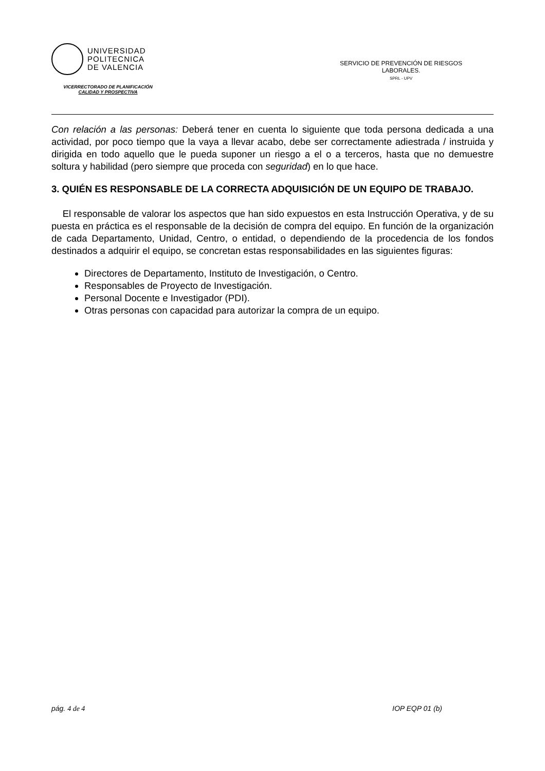UNIVERSIDAD
POLITECNICA
DE VALENCIA
VICERRECTORADO DE PLANIFICACIÓN
CALIDAD Y PROSPECTIVA
SERVICIO DE PREVENCIÓN DE RIESGOS LABORALES.
SPRL - UPV
Con relación a las personas: Deberá tener en cuenta lo siguiente que toda persona dedicada a una actividad, por poco tiempo que la vaya a llevar acabo, debe ser correctamente adiestrada / instruida y dirigida en todo aquello que le pueda suponer un riesgo a el o a terceros, hasta que no demuestre soltura y habilidad (pero siempre que proceda con seguridad) en lo que hace.
3. QUIÉN ES RESPONSABLE DE LA CORRECTA ADQUISICIÓN DE UN EQUIPO DE TRABAJO.
El responsable de valorar los aspectos que han sido expuestos en esta Instrucción Operativa, y de su puesta en práctica es el responsable de la decisión de compra del equipo. En función de la organización de cada Departamento, Unidad, Centro, o entidad, o dependiendo de la procedencia de los fondos destinados a adquirir el equipo, se concretan estas responsabilidades en las siguientes figuras:
Directores de Departamento, Instituto de Investigación, o Centro.
Responsables de Proyecto de Investigación.
Personal Docente e Investigador (PDI).
Otras personas con capacidad para autorizar la compra de un equipo.
pág. 4 de 4 IOP EQP 01 (b)